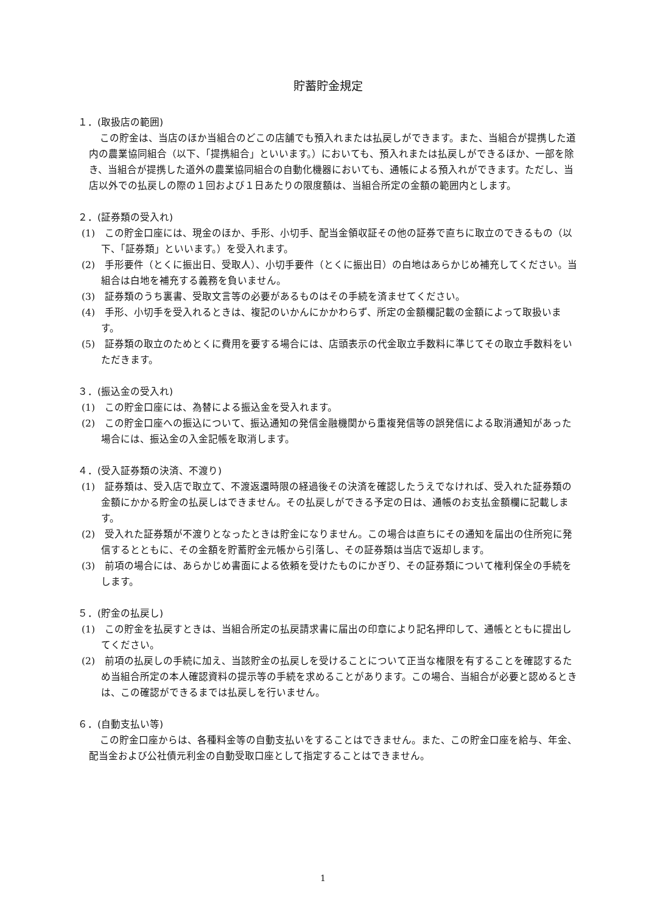貯蓄貯金規定
１．(取扱店の範囲)
この貯金は、当店のほか当組合のどこの店舗でも預入れまたは払戻しができます。また、当組合が提携した道内の農業協同組合（以下、「提携組合」といいます。）においても、預入れまたは払戻しができるほか、一部を除き、当組合が提携した道外の農業協同組合の自動化機器においても、通帳による預入れができます。ただし、当店以外での払戻しの際の１回および１日あたりの限度額は、当組合所定の金額の範囲内とします。
２．(証券類の受入れ)
(1)　この貯金口座には、現金のほか、手形、小切手、配当金領収証その他の証券で直ちに取立のできるもの（以下、「証券類」といいます。）を受入れます。
(2)　手形要件（とくに振出日、受取人）、小切手要件（とくに振出日）の白地はあらかじめ補充してください。当組合は白地を補充する義務を負いません。
(3)　証券類のうち裏書、受取文言等の必要があるものはその手続を済ませてください。
(4)　手形、小切手を受入れるときは、複記のいかんにかかわらず、所定の金額欄記載の金額によって取扱います。
(5)　証券類の取立のためとくに費用を要する場合には、店頭表示の代金取立手数料に準じてその取立手数料をいただきます。
３．(振込金の受入れ)
(1)　この貯金口座には、為替による振込金を受入れます。
(2)　この貯金口座への振込について、振込通知の発信金融機関から重複発信等の誤発信による取消通知があった場合には、振込金の入金記帳を取消します。
４．(受入証券類の決済、不渡り)
(1)　証券類は、受入店で取立て、不渡返還時限の経過後その決済を確認したうえでなければ、受入れた証券類の金額にかかる貯金の払戻しはできません。その払戻しができる予定の日は、通帳のお支払金額欄に記載します。
(2)　受入れた証券類が不渡りとなったときは貯金になりません。この場合は直ちにその通知を届出の住所宛に発信するとともに、その金額を貯蓄貯金元帳から引落し、その証券類は当店で返却します。
(3)　前項の場合には、あらかじめ書面による依頼を受けたものにかぎり、その証券類について権利保全の手続をします。
５．(貯金の払戻し)
(1)　この貯金を払戻すときは、当組合所定の払戻請求書に届出の印章により記名押印して、通帳とともに提出してください。
(2)　前項の払戻しの手続に加え、当該貯金の払戻しを受けることについて正当な権限を有することを確認するため当組合所定の本人確認資料の提示等の手続を求めることがあります。この場合、当組合が必要と認めるときは、この確認ができるまでは払戻しを行いません。
６．(自動支払い等)
この貯金口座からは、各種料金等の自動支払いをすることはできません。また、この貯金口座を給与、年金、配当金および公社債元利金の自動受取口座として指定することはできません。
1